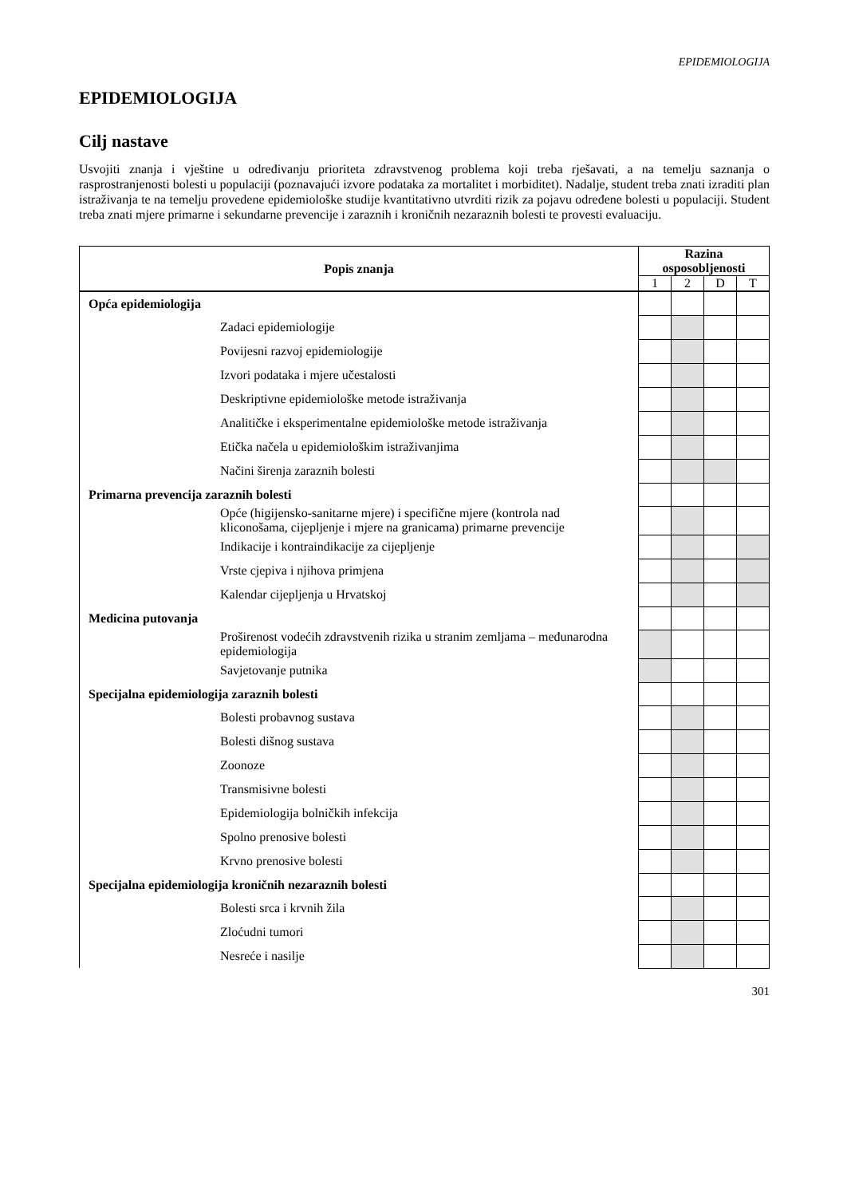EPIDEMIOLOGIJA
EPIDEMIOLOGIJA
Cilj nastave
Usvojiti znanja i vještine u određivanju prioriteta zdravstvenog problema koji treba rješavati, a na temelju saznanja o rasprostranjenosti bolesti u populaciji (poznavajući izvore podataka za mortalitet i morbiditet). Nadalje, student treba znati izraditi plan istraživanja te na temelju provedene epidemiološke studije kvantitativno utvrditi rizik za pojavu određene bolesti u populaciji. Student treba znati mjere primarne i sekundarne prevencije i zaraznih i kroničnih nezaraznih bolesti te provesti evaluaciju.
| Popis znanja | Razina osposobljenosti | | | |
| --- | --- | --- | --- | --- |
| | 1 | 2 | D | T |
| Opća epidemiologija | | | | |
| Zadaci epidemiologije | | | | |
| Povijesni razvoj epidemiologije | | | | |
| Izvori podataka i mjere učestalosti | | | | |
| Deskriptivne epidemiološke metode istraživanja | | | | |
| Analitičke i eksperimentalne epidemiološke metode istraživanja | | | | |
| Etička načela u epidemiološkim istraživanjima | | | | |
| Načini širenja zaraznih bolesti | | | | |
| Primarna prevencija zaraznih bolesti | | | | |
| Opće (higijensko-sanitarne mjere) i specifične mjere (kontrola nad kliconošama, cijepljenje i mjere na granicama) primarne prevencije | | | | |
| Indikacije i kontraindikacije za cijepljenje | | | | |
| Vrste cjepiva i njihova primjena | | | | |
| Kalendar cijepljenja u Hrvatskoj | | | | |
| Medicina putovanja | | | | |
| Proširenost vodećih zdravstvenih rizika u stranim zemljama – međunarodna epidemiologija | | | | |
| Savjetovanje putnika | | | | |
| Specijalna epidemiologija zaraznih bolesti | | | | |
| Bolesti probavnog sustava | | | | |
| Bolesti dišnog sustava | | | | |
| Zoonoze | | | | |
| Transmisivne bolesti | | | | |
| Epidemiologija bolničkih infekcija | | | | |
| Spolno prenosive bolesti | | | | |
| Krvno prenosive bolesti | | | | |
| Specijalna epidemiologija kroničnih nezaraznih bolesti | | | | |
| Bolesti srca i krvnih žila | | | | |
| Zloćudni tumori | | | | |
| Nesreće i nasilje | | | | |
301